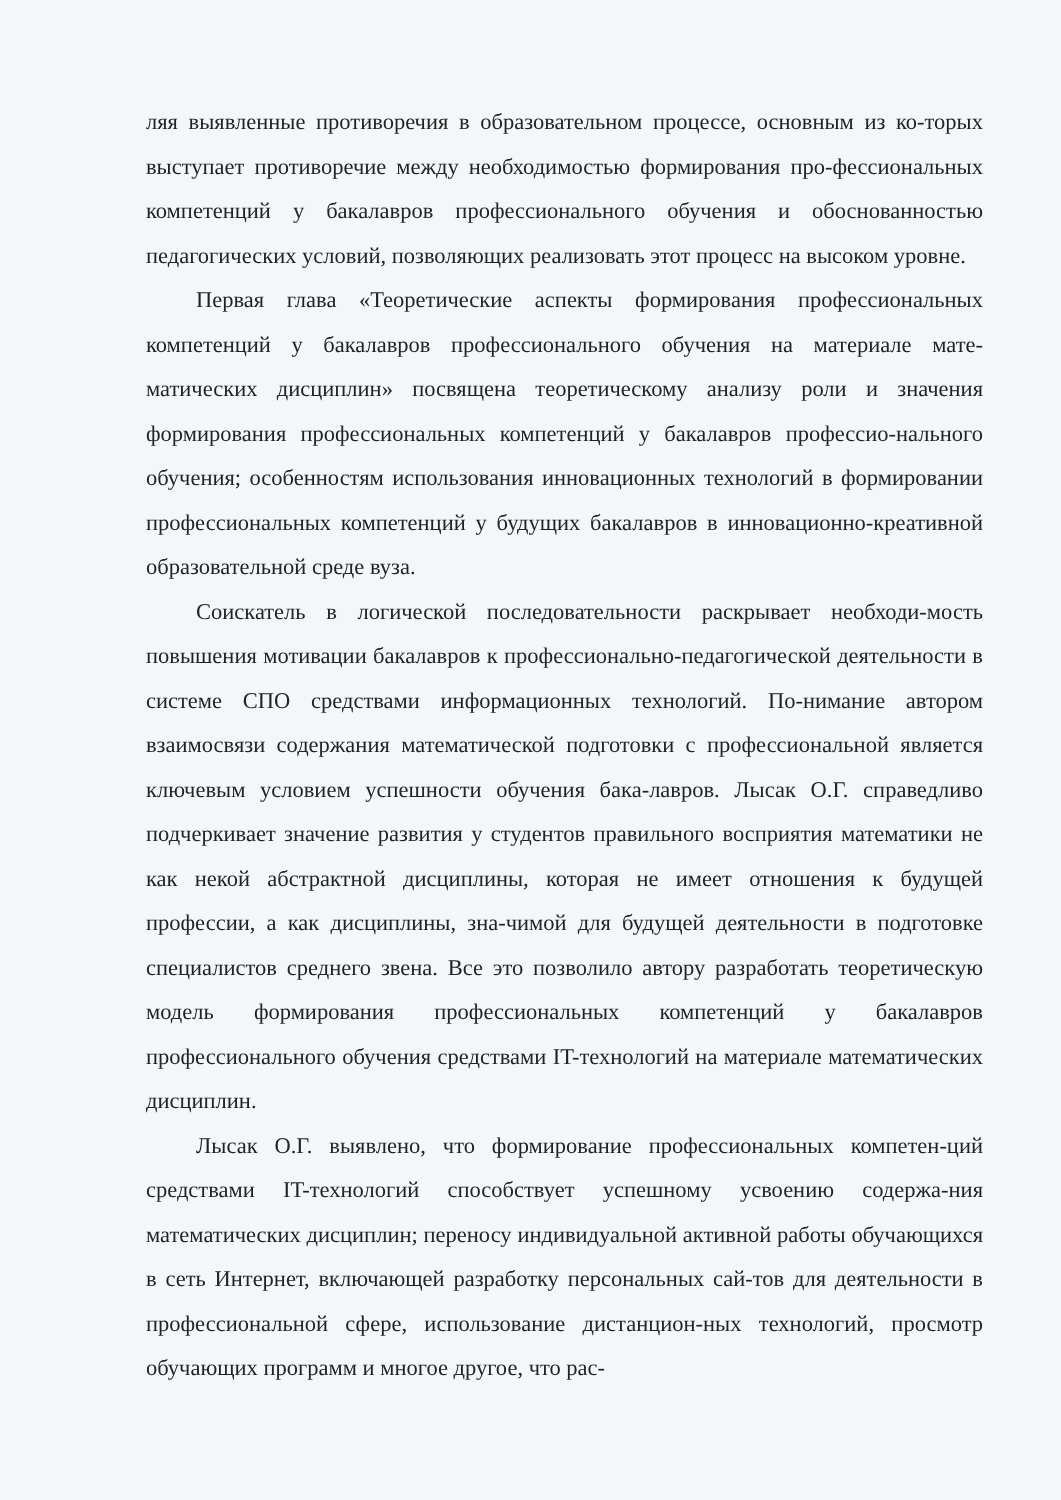ляя выявленные противоречия в образовательном процессе, основным из ко-торых выступает противоречие между необходимостью формирования про-фессиональных компетенций у бакалавров профессионального обучения и обоснованностью педагогических условий, позволяющих реализовать этот процесс на высоком уровне.
Первая глава «Теоретические аспекты формирования профессиональных компетенций у бакалавров профессионального обучения на материале мате-матических дисциплин» посвящена теоретическому анализу роли и значения формирования профессиональных компетенций у бакалавров профессио-нального обучения; особенностям использования инновационных технологий в формировании профессиональных компетенций у будущих бакалавров в инновационно-креативной образовательной среде вуза.
Соискатель в логической последовательности раскрывает необходи-мость повышения мотивации бакалавров к профессионально-педагогической деятельности в системе СПО средствами информационных технологий. По-нимание автором взаимосвязи содержания математической подготовки с профессиональной является ключевым условием успешности обучения бака-лавров. Лысак О.Г. справедливо подчеркивает значение развития у студентов правильного восприятия математики не как некой абстрактной дисциплины, которая не имеет отношения к будущей профессии, а как дисциплины, зна-чимой для будущей деятельности в подготовке специалистов среднего звена. Все это позволило автору разработать теоретическую модель формирования профессиональных компетенций у бакалавров профессионального обучения средствами IT-технологий на материале математических дисциплин.
Лысак О.Г. выявлено, что формирование профессиональных компетен-ций средствами IT-технологий способствует успешному усвоению содержа-ния математических дисциплин; переносу индивидуальной активной работы обучающихся в сеть Интернет, включающей разработку персональных сай-тов для деятельности в профессиональной сфере, использование дистанцион-ных технологий, просмотр обучающих программ и многое другое, что рас-